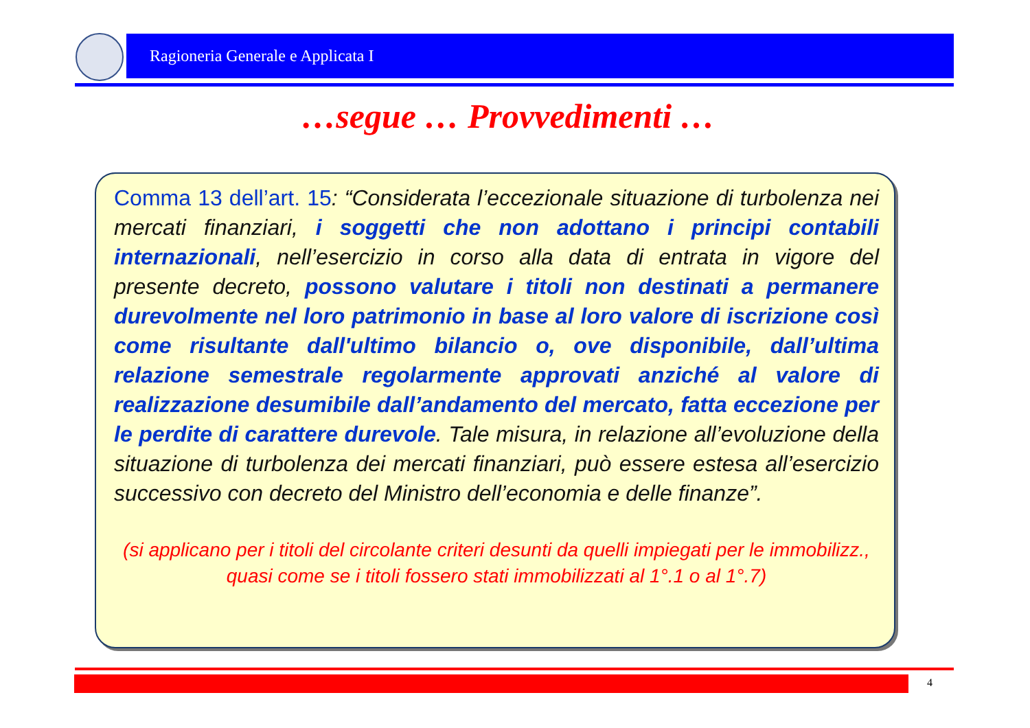Ragioneria Generale e Applicata I
…segue … Provvedimenti …
Comma 13 dell’art. 15: “Considerata l’eccezionale situazione di turbolenza nei mercati finanziari, i soggetti che non adottano i principi contabili internazionali, nell’esercizio in corso alla data di entrata in vigore del presente decreto, possono valutare i titoli non destinati a permanere durevolmente nel loro patrimonio in base al loro valore di iscrizione così come risultante dall'ultimo bilancio o, ove disponibile, dall’ultima relazione semestrale regolarmente approvati anziché al valore di realizzazione desumibile dall’andamento del mercato, fatta eccezione per le perdite di carattere durevole. Tale misura, in relazione all’evoluzione della situazione di turbolenza dei mercati finanziari, può essere estesa all’esercizio successivo con decreto del Ministro dell’economia e delle finanze”.
(si applicano per i titoli del circolante criteri desunti da quelli impiegati per le immobilizz., quasi come se i titoli fossero stati immobilizzati al 1°.1 o al 1°.7)
4